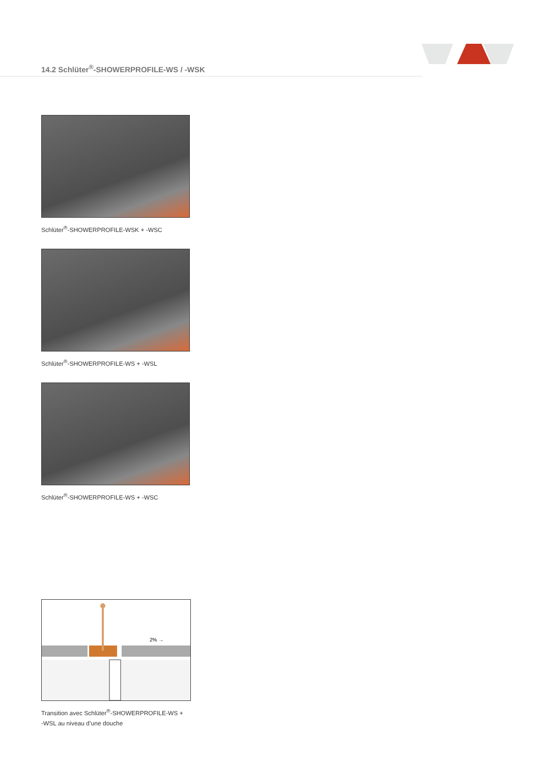14.2 Schlüter<sup>®</sup>-SHOWERPROFILE-WS / -WSK
Schlüter<sup>®</sup>-SHOWERPROFILE-WSK + -WSC
Schlüter<sup>®</sup>-SHOWERPROFILE-WS + -WSL
Schlüter<sup>®</sup>-SHOWERPROFILE-WS + -WSC
2% →
Transition avec Schlüter<sup>®</sup>-SHOWERPROFILE-WS +
-WSL au niveau d’une douche